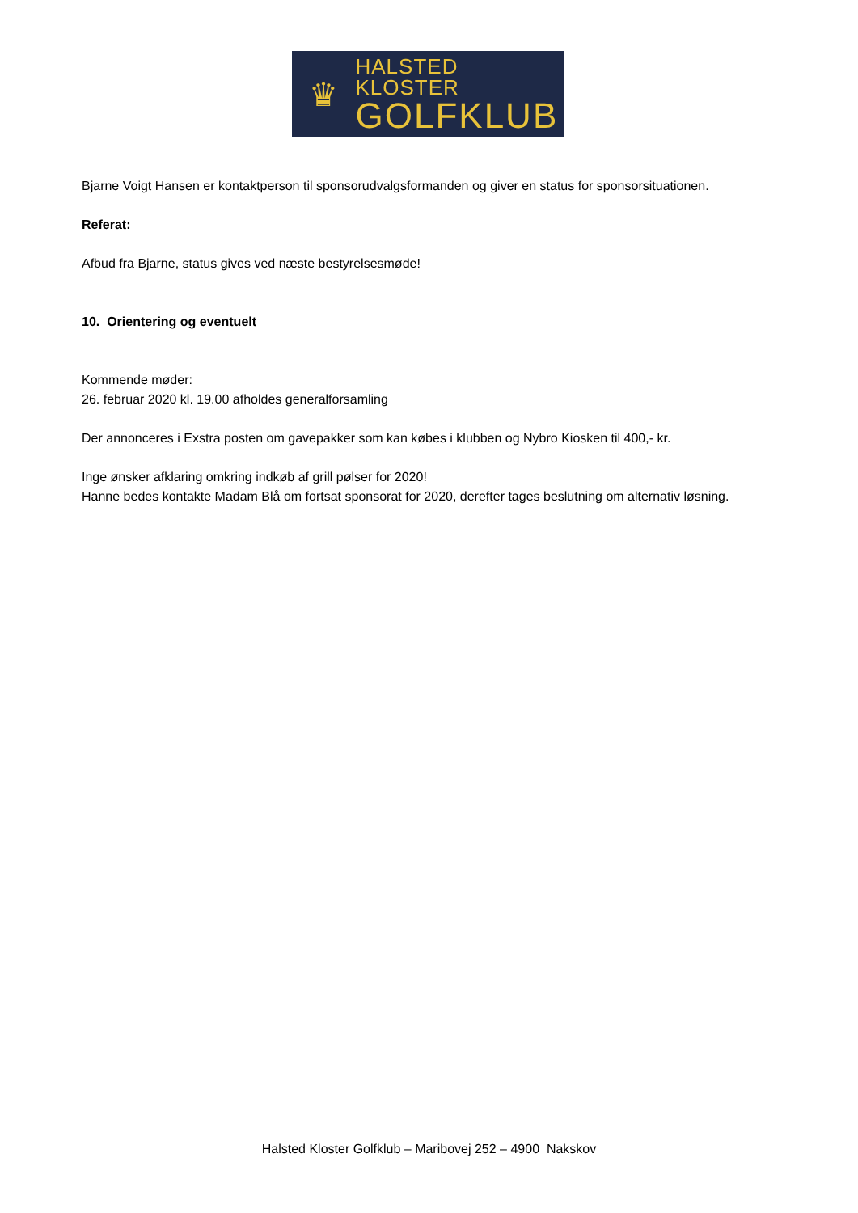♛
HALSTED KLOSTER
GOLFKLUB
Bjarne Voigt Hansen er kontaktperson til sponsorudvalgsformanden og giver en status for sponsorsituationen.
Referat:
Afbud fra Bjarne, status gives ved næste bestyrelsesmøde!
10. Orientering og eventuelt
Kommende møder:
26. februar 2020 kl. 19.00 afholdes generalforsamling
Der annonceres i Exstra posten om gavepakker som kan købes i klubben og Nybro Kiosken til 400,- kr.
Inge ønsker afklaring omkring indkøb af grill pølser for 2020!
Hanne bedes kontakte Madam Blå om fortsat sponsorat for 2020, derefter tages beslutning om alternativ løsning.
Halsted Kloster Golfklub – Maribovej 252 – 4900 Nakskov